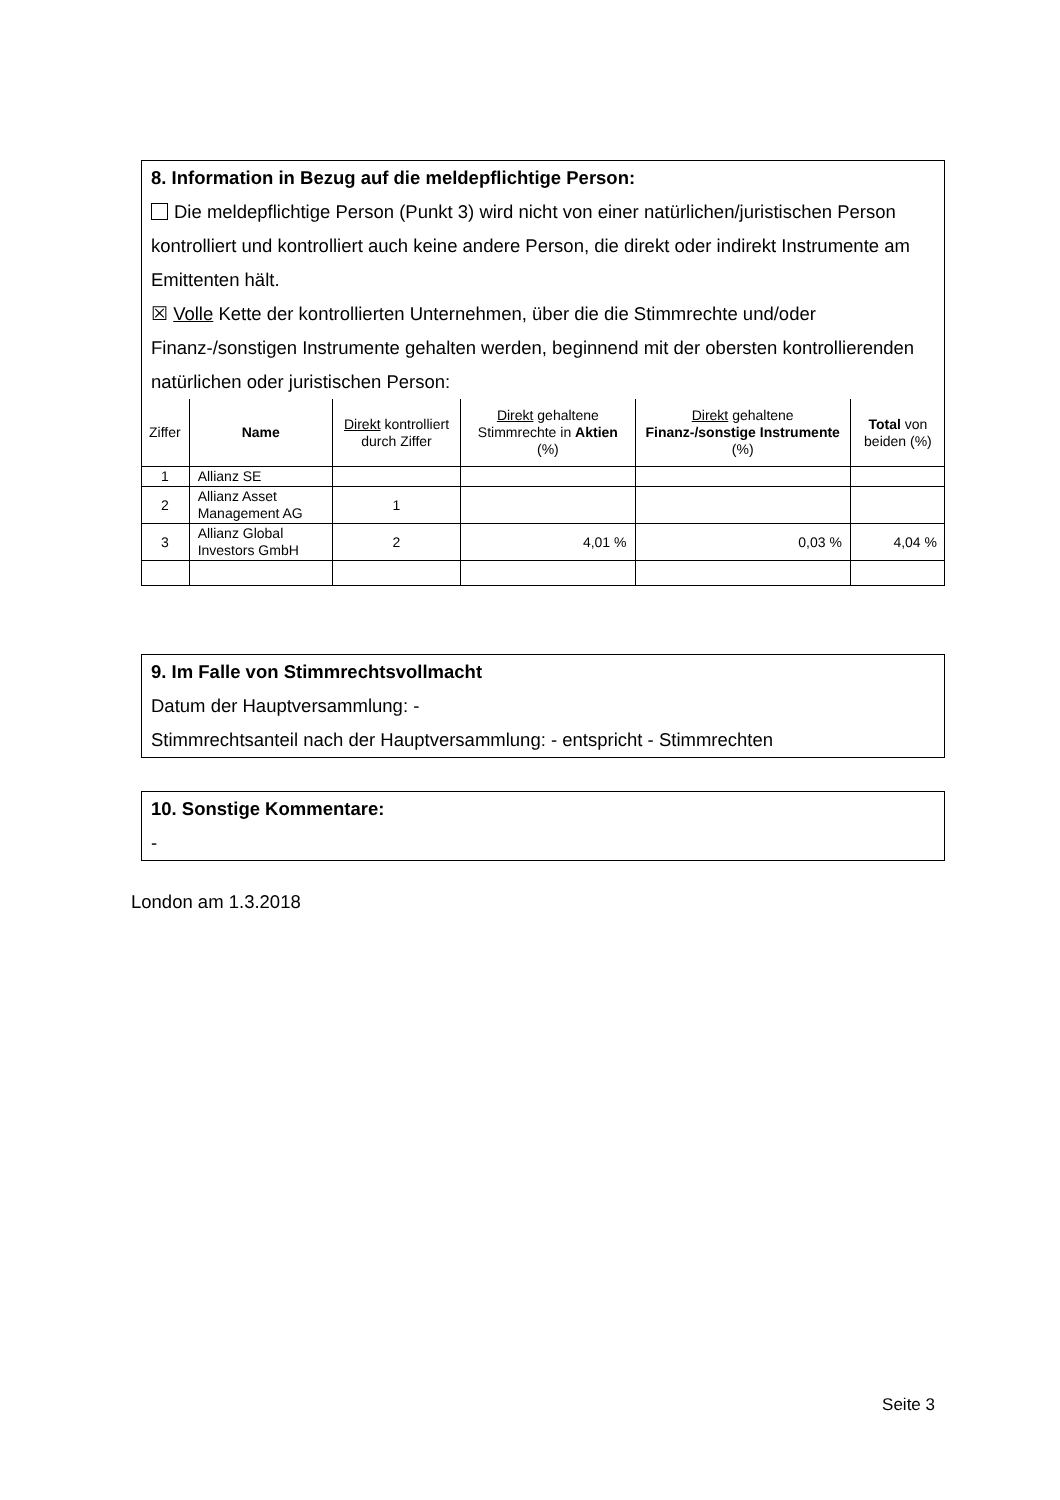8. Information in Bezug auf die meldepflichtige Person:
Die meldepflichtige Person (Punkt 3) wird nicht von einer natürlichen/juristischen Person kontrolliert und kontrolliert auch keine andere Person, die direkt oder indirekt Instrumente am Emittenten hält.
☒ Volle Kette der kontrollierten Unternehmen, über die die Stimmrechte und/oder Finanz-/sonstigen Instrumente gehalten werden, beginnend mit der obersten kontrollierenden natürlichen oder juristischen Person:
| Ziffer | Name | Direkt kontrolliert durch Ziffer | Direkt gehaltene Stimmrechte in Aktien (%) | Direkt gehaltene Finanz-/sonstige Instrumente (%) | Total von beiden (%) |
| --- | --- | --- | --- | --- | --- |
| 1 | Allianz SE | | | | |
| 2 | Allianz Asset Management AG | 1 | | | |
| 3 | Allianz Global Investors GmbH | 2 | 4,01 % | 0,03 % | 4,04 % |
9. Im Falle von Stimmrechtsvollmacht
Datum der Hauptversammlung: -
Stimmrechtsanteil nach der Hauptversammlung: - entspricht - Stimmrechten
10. Sonstige Kommentare:
-
London am 1.3.2018
Seite 3